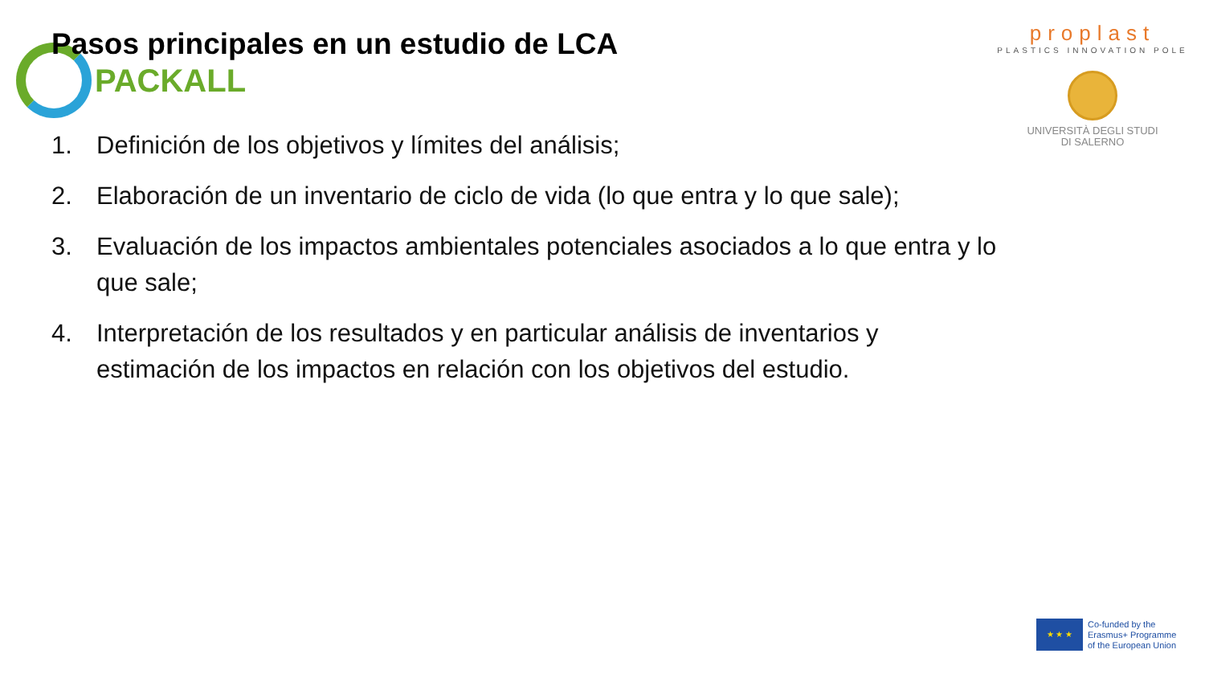PACKALL
proplast
PLASTICS INNOVATION POLE
UNIVERSITÀ DEGLI STUDI
DI SALERNO
Pasos principales en un estudio de LCA
1. Definición de los objetivos y límites del análisis;
2. Elaboración de un inventario de ciclo de vida (lo que entra y lo que sale);
3. Evaluación de los impactos ambientales potenciales asociados a lo que entra y lo que sale;
4. Interpretación de los resultados y en particular análisis de inventarios y estimación de los impactos en relación con los objetivos del estudio.
★ ★ ★
Co-funded by the
Erasmus+ Programme
of the European Union